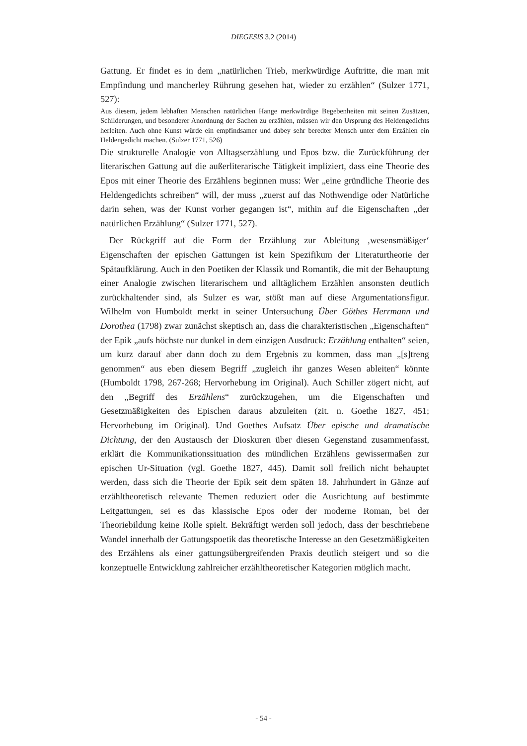DIEGESIS 3.2 (2014)
Gattung. Er findet es in dem „natürlichen Trieb, merkwürdige Auftritte, die man mit Empfindung und mancherley Rührung gesehen hat, wieder zu erzählen“ (Sulzer 1771, 527):
Aus diesem, jedem lebhaften Menschen natürlichen Hange merkwürdige Begebenheiten mit seinen Zusätzen, Schilderungen, und besonderer Anordnung der Sachen zu erzählen, müssen wir den Ursprung des Heldengedichts herleiten. Auch ohne Kunst würde ein empfindsamer und dabey sehr beredter Mensch unter dem Erzählen ein Heldengedicht machen. (Sulzer 1771, 526)
Die strukturelle Analogie von Alltagserzählung und Epos bzw. die Zurückführung der literarischen Gattung auf die außerliterarische Tätigkeit impliziert, dass eine Theorie des Epos mit einer Theorie des Erzählens beginnen muss: Wer „eine gründliche Theorie des Heldengedichts schreiben“ will, der muss „zuerst auf das Nothwendige oder Natürliche darin sehen, was der Kunst vorher gegangen ist“, mithin auf die Eigenschaften „der natürlichen Erzählung“ (Sulzer 1771, 527).
Der Rückgriff auf die Form der Erzählung zur Ableitung ‚wesensmäßiger‘ Eigenschaften der epischen Gattungen ist kein Spezifikum der Literaturtheorie der Spätaufklärung. Auch in den Poetiken der Klassik und Romantik, die mit der Behauptung einer Analogie zwischen literarischem und alltäglichem Erzählen ansonsten deutlich zurückhaltender sind, als Sulzer es war, stößt man auf diese Argumentationsfigur. Wilhelm von Humboldt merkt in seiner Untersuchung Über Göthes Herrmann und Dorothea (1798) zwar zunächst skeptisch an, dass die charakteristischen „Eigenschaften“ der Epik „aufs höchste nur dunkel in dem einzigen Ausdruck: Erzählung enthalten“ seien, um kurz darauf aber dann doch zu dem Ergebnis zu kommen, dass man „[s]treng genommen“ aus eben diesem Begriff „zugleich ihr ganzes Wesen ableiten“ könnte (Humboldt 1798, 267-268; Hervorhebung im Original). Auch Schiller zögert nicht, auf den „Begriff des Erzählens“ zurückzugehen, um die Eigenschaften und Gesetzmäßigkeiten des Epischen daraus abzuleiten (zit. n. Goethe 1827, 451; Hervorhebung im Original). Und Goethes Aufsatz Über epische und dramatische Dichtung, der den Austausch der Dioskuren über diesen Gegenstand zusammenfasst, erklärt die Kommunikationssituation des mündlichen Erzählens gewissermaßen zur epischen Ur-Situation (vgl. Goethe 1827, 445). Damit soll freilich nicht behauptet werden, dass sich die Theorie der Epik seit dem späten 18. Jahrhundert in Gänze auf erzähltheoretisch relevante Themen reduziert oder die Ausrichtung auf bestimmte Leitgattungen, sei es das klassische Epos oder der moderne Roman, bei der Theoriebildung keine Rolle spielt. Bekräftigt werden soll jedoch, dass der beschriebene Wandel innerhalb der Gattungspoetik das theoretische Interesse an den Gesetzmäßigkeiten des Erzählens als einer gattungsübergreifenden Praxis deutlich steigert und so die konzeptuelle Entwicklung zahlreicher erzähltheoretischer Kategorien möglich macht.
- 54 -